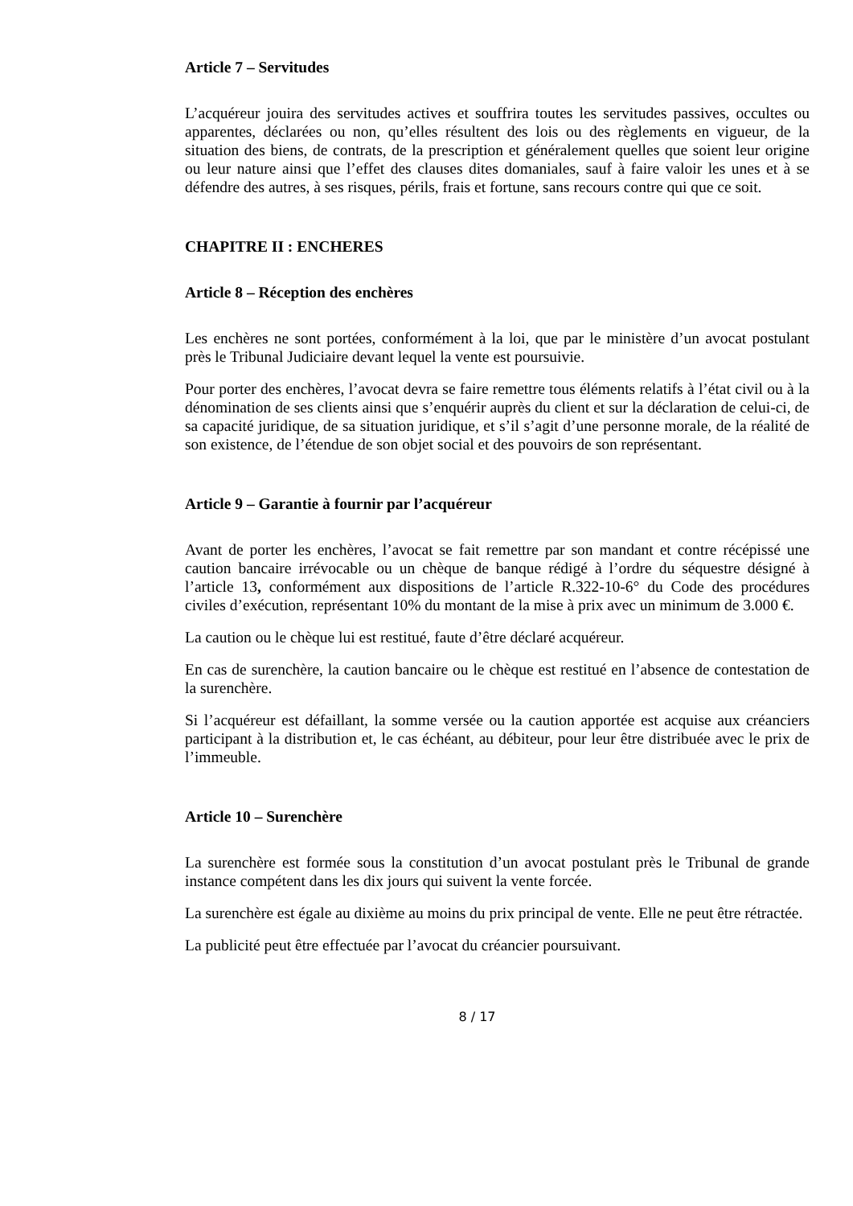Article 7 – Servitudes
L’acquéreur jouira des servitudes actives et souffrira toutes les servitudes passives, occultes ou apparentes, déclarées ou non, qu’elles résultent des lois ou des règlements en vigueur, de la situation des biens, de contrats, de la prescription et généralement quelles que soient leur origine ou leur nature ainsi que l’effet des clauses dites domaniales, sauf à faire valoir les unes et à se défendre des autres, à ses risques, périls, frais et fortune, sans recours contre qui que ce soit.
CHAPITRE II : ENCHERES
Article 8 – Réception des enchères
Les enchères ne sont portées, conformément à la loi, que par le ministère d’un avocat postulant près le Tribunal Judiciaire devant lequel la vente est poursuivie.
Pour porter des enchères, l’avocat devra se faire remettre tous éléments relatifs à l’état civil ou à la dénomination de ses clients ainsi que s’enquérir auprès du client et sur la déclaration de celui-ci, de sa capacité juridique, de sa situation juridique, et s’il s’agit d’une personne morale, de la réalité de son existence, de l’étendue de son objet social et des pouvoirs de son représentant.
Article 9 – Garantie à fournir par l’acquéreur
Avant de porter les enchères, l’avocat se fait remettre par son mandant et contre récépissé une caution bancaire irrévocable ou un chèque de banque rédigé à l’ordre du séquestre désigné à l’article 13, conformément aux dispositions de l’article R.322-10-6° du Code des procédures civiles d’exécution, représentant 10% du montant de la mise à prix avec un minimum de 3.000 €.
La caution ou le chèque lui est restitué, faute d’être déclaré acquéreur.
En cas de surenchère, la caution bancaire ou le chèque est restitué en l’absence de contestation de la surenchère.
Si l’acquéreur est défaillant, la somme versée ou la caution apportée est acquise aux créanciers participant à la distribution et, le cas échéant, au débiteur, pour leur être distribuée avec le prix de l’immeuble.
Article 10 – Surenchère
La surenchère est formée sous la constitution d’un avocat postulant près le Tribunal de grande instance compétent dans les dix jours qui suivent la vente forcée.
La surenchère est égale au dixième au moins du prix principal de vente. Elle ne peut être rétractée.
La publicité peut être effectuée par l’avocat du créancier poursuivant.
8 / 17